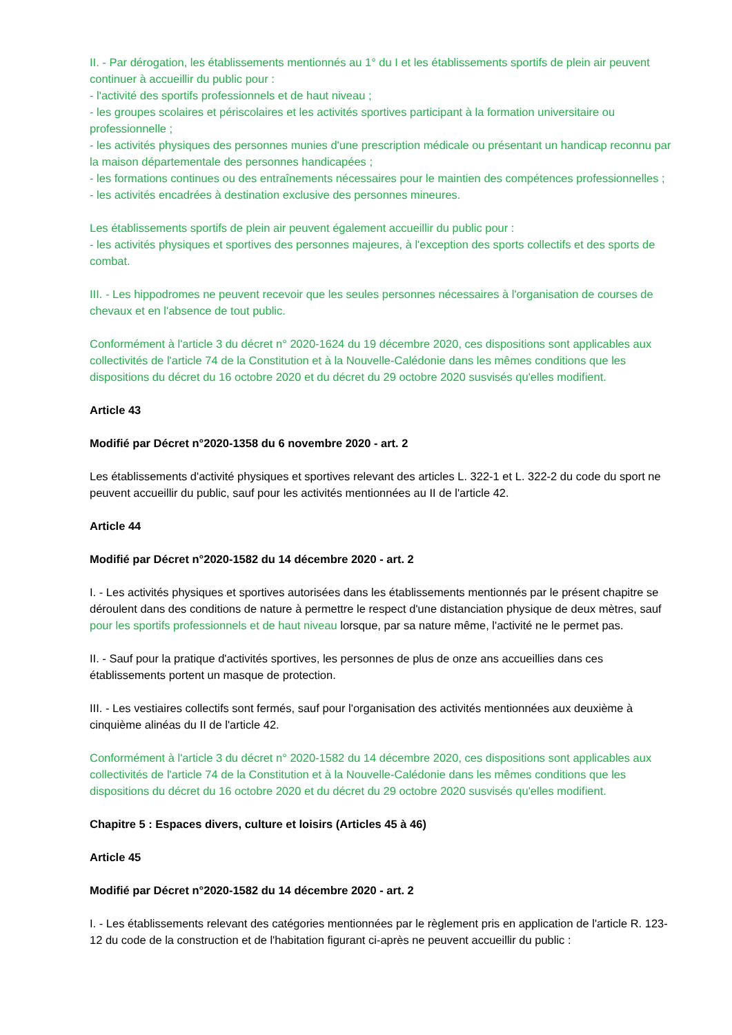II. - Par dérogation, les établissements mentionnés au 1° du I et les établissements sportifs de plein air peuvent continuer à accueillir du public pour :
- l'activité des sportifs professionnels et de haut niveau ;
- les groupes scolaires et périscolaires et les activités sportives participant à la formation universitaire ou professionnelle ;
- les activités physiques des personnes munies d'une prescription médicale ou présentant un handicap reconnu par la maison départementale des personnes handicapées ;
- les formations continues ou des entraînements nécessaires pour le maintien des compétences professionnelles ;
- les activités encadrées à destination exclusive des personnes mineures.
Les établissements sportifs de plein air peuvent également accueillir du public pour :
- les activités physiques et sportives des personnes majeures, à l'exception des sports collectifs et des sports de combat.
III. - Les hippodromes ne peuvent recevoir que les seules personnes nécessaires à l'organisation de courses de chevaux et en l'absence de tout public.
Conformément à l'article 3 du décret n° 2020-1624 du 19 décembre 2020, ces dispositions sont applicables aux collectivités de l'article 74 de la Constitution et à la Nouvelle-Calédonie dans les mêmes conditions que les dispositions du décret du 16 octobre 2020 et du décret du 29 octobre 2020 susvisés qu'elles modifient.
Article 43
Modifié par Décret n°2020-1358 du 6 novembre 2020 - art. 2
Les établissements d'activité physiques et sportives relevant des articles L. 322-1 et L. 322-2 du code du sport ne peuvent accueillir du public, sauf pour les activités mentionnées au II de l'article 42.
Article 44
Modifié par Décret n°2020-1582 du 14 décembre 2020 - art. 2
I. - Les activités physiques et sportives autorisées dans les établissements mentionnés par le présent chapitre se déroulent dans des conditions de nature à permettre le respect d'une distanciation physique de deux mètres, sauf pour les sportifs professionnels et de haut niveau lorsque, par sa nature même, l'activité ne le permet pas.
II. - Sauf pour la pratique d'activités sportives, les personnes de plus de onze ans accueillies dans ces établissements portent un masque de protection.
III. - Les vestiaires collectifs sont fermés, sauf pour l'organisation des activités mentionnées aux deuxième à cinquième alinéas du II de l'article 42.
Conformément à l'article 3 du décret n° 2020-1582 du 14 décembre 2020, ces dispositions sont applicables aux collectivités de l'article 74 de la Constitution et à la Nouvelle-Calédonie dans les mêmes conditions que les dispositions du décret du 16 octobre 2020 et du décret du 29 octobre 2020 susvisés qu'elles modifient.
Chapitre 5 : Espaces divers, culture et loisirs (Articles 45 à 46)
Article 45
Modifié par Décret n°2020-1582 du 14 décembre 2020 - art. 2
I. - Les établissements relevant des catégories mentionnées par le règlement pris en application de l'article R. 123-12 du code de la construction et de l'habitation figurant ci-après ne peuvent accueillir du public :